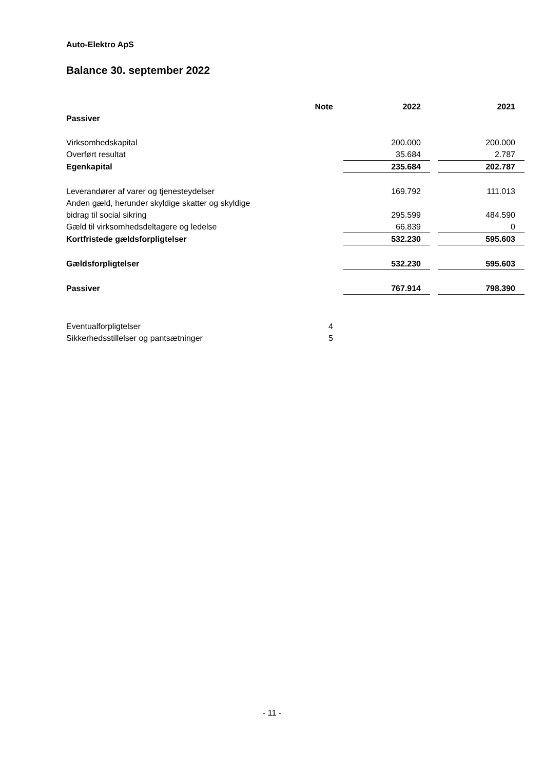Auto-Elektro ApS
Balance 30. september 2022
| | Note | | 2022 | | 2021 |
| --- | --- | --- | --- | --- | --- |
| Passiver | | | | | |
| Virksomhedskapital | | | 200.000 | | 200.000 |
| Overført resultat | | | 35.684 | | 2.787 |
| Egenkapital | | | 235.684 | | 202.787 |
| Leverandører af varer og tjenesteydelser | | | 169.792 | | 111.013 |
| Anden gæld, herunder skyldige skatter og skyldige bidrag til social sikring | | | 295.599 | | 484.590 |
| Gæld til virksomhedsdeltagere og ledelse | | | 66.839 | | 0 |
| Kortfristede gældsforpligtelser | | | 532.230 | | 595.603 |
| Gældsforpligtelser | | | 532.230 | | 595.603 |
| Passiver | | | 767.914 | | 798.390 |
| Eventualforpligtelser | 4 | | | | |
| Sikkerhedsstillelser og pantsætninger | 5 | | | | |
- 11 -